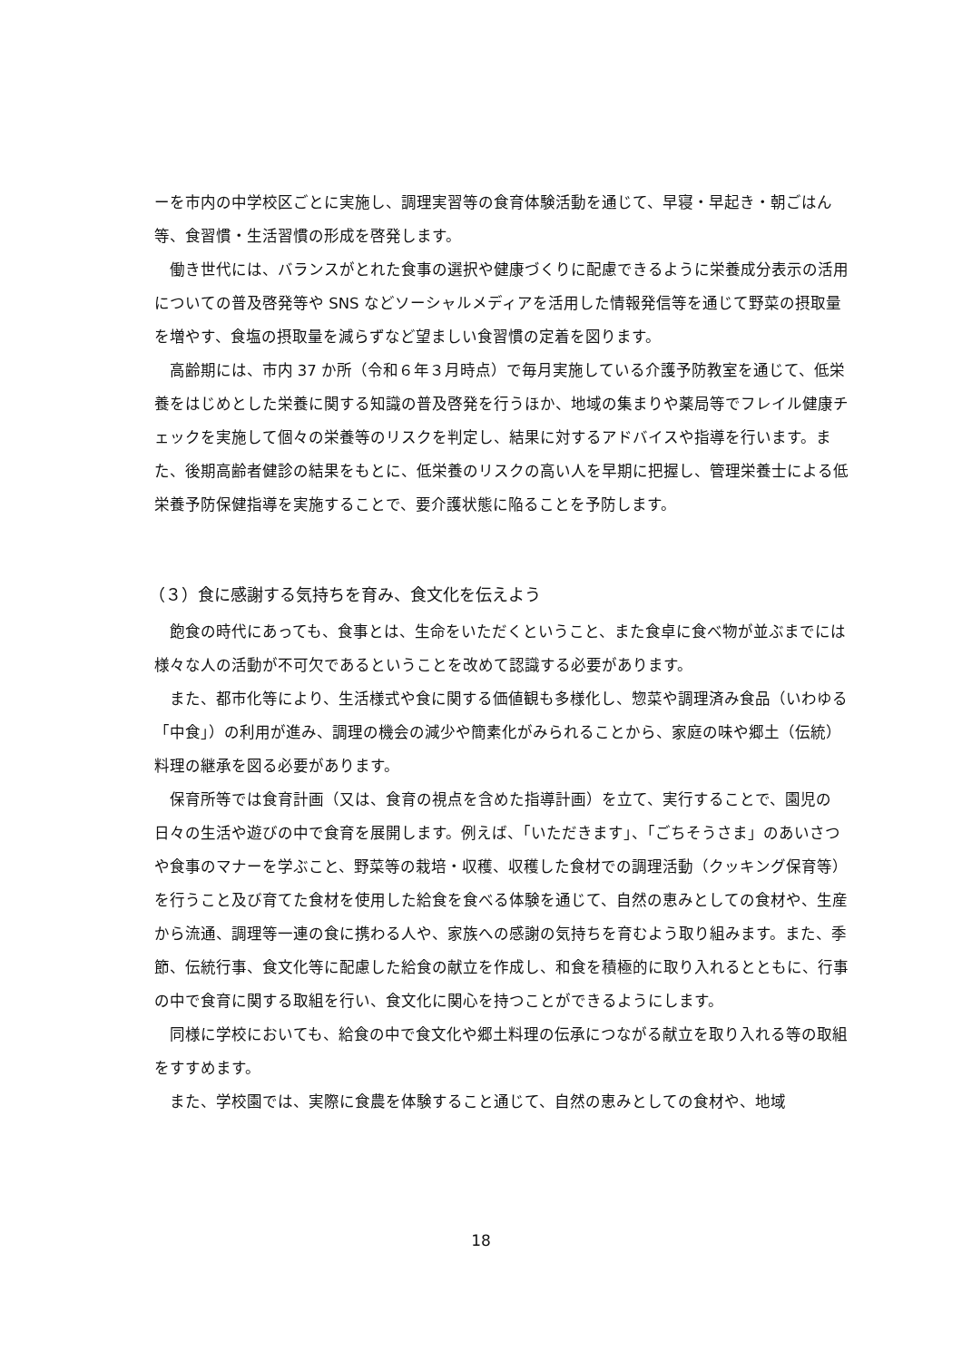ーを市内の中学校区ごとに実施し、調理実習等の食育体験活動を通じて、早寝・早起き・朝ごはん等、食習慣・生活習慣の形成を啓発します。
働き世代には、バランスがとれた食事の選択や健康づくりに配慮できるように栄養成分表示の活用についての普及啓発等や SNS などソーシャルメディアを活用した情報発信等を通じて野菜の摂取量を増やす、食塩の摂取量を減らずなど望ましい食習慣の定着を図ります。
高齢期には、市内 37 か所（令和６年３月時点）で毎月実施している介護予防教室を通じて、低栄養をはじめとした栄養に関する知識の普及啓発を行うほか、地域の集まりや薬局等でフレイル健康チェックを実施して個々の栄養等のリスクを判定し、結果に対するアドバイスや指導を行います。また、後期高齢者健診の結果をもとに、低栄養のリスクの高い人を早期に把握し、管理栄養士による低栄養予防保健指導を実施することで、要介護状態に陥ることを予防します。
（３）食に感謝する気持ちを育み、食文化を伝えよう
飽食の時代にあっても、食事とは、生命をいただくということ、また食卓に食べ物が並ぶまでには様々な人の活動が不可欠であるということを改めて認識する必要があります。
また、都市化等により、生活様式や食に関する価値観も多様化し、惣菜や調理済み食品（いわゆる「中食」）の利用が進み、調理の機会の減少や簡素化がみられることから、家庭の味や郷土（伝統）料理の継承を図る必要があります。
保育所等では食育計画（又は、食育の視点を含めた指導計画）を立て、実行することで、園児の日々の生活や遊びの中で食育を展開します。例えば、「いただきます」、「ごちそうさま」のあいさつや食事のマナーを学ぶこと、野菜等の栽培・収穫、収穫した食材での調理活動（クッキング保育等）を行うこと及び育てた食材を使用した給食を食べる体験を通じて、自然の恵みとしての食材や、生産から流通、調理等一連の食に携わる人や、家族への感謝の気持ちを育むよう取り組みます。また、季節、伝統行事、食文化等に配慮した給食の献立を作成し、和食を積極的に取り入れるとともに、行事の中で食育に関する取組を行い、食文化に関心を持つことができるようにします。
同様に学校においても、給食の中で食文化や郷土料理の伝承につながる献立を取り入れる等の取組をすすめます。
また、学校園では、実際に食農を体験すること通じて、自然の恵みとしての食材や、地域
18